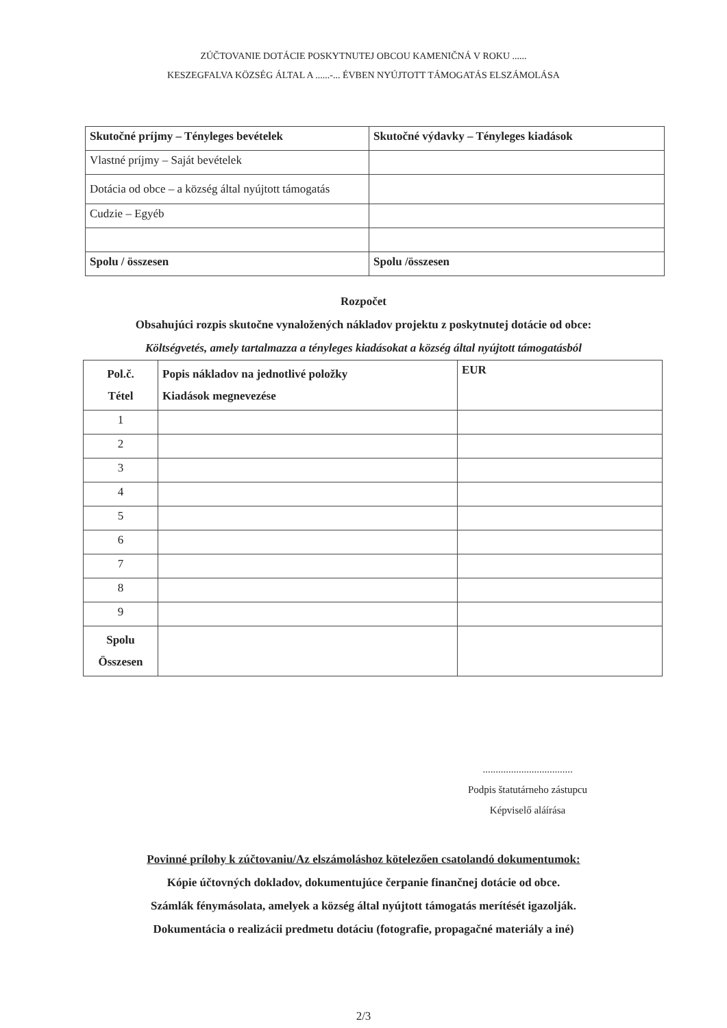ZÚČTOVANIE DOTÁCIE POSKYTNUTEJ OBCOU KAMENIČNÁ V ROKU ......
KESZEGFALVA KÖZSÉG ÁLTAL A ......-... ÉVBEN NYÚJTOTT TÁMOGATÁS ELSZÁMOLÁSA
| Skutočné príjmy – Tényleges bevételek | Skutočné výdavky – Tényleges kiadások |
| Vlastné príjmy – Saját bevételek | |
| Dotácia od obce – a község által nyújtott támogatás | |
| Cudzie – Egyéb | |
| Spolu / összesen | Spolu /összesen |
Rozpočet
Obsahujúci rozpis skutočne vynaložených nákladov projektu z poskytnutej dotácie od obce:
Költségvetés, amely tartalmazza a tényleges kiadásokat a község által nyújtott támogatásból
| Pol.č. Tétel | Popis nákladov na jednotlivé položky Kiadások megnevezése | EUR |
| 1 | | |
| 2 | | |
| 3 | | |
| 4 | | |
| 5 | | |
| 6 | | |
| 7 | | |
| 8 | | |
| 9 | | |
| Spolu Összesen | | |
...................................
Podpis štatutárneho zástupcu
Képviselő aláírása
Povinné prílohy k zúčtovaniu/Az elszámoláshoz kötelezően csatolandó dokumentumok:
Kópie účtovných dokladov, dokumentujúce čerpanie finančnej dotácie od obce.
Számlák fénymásolata, amelyek a község által nyújtott támogatás merítését igazolják.
Dokumentácia o realizácii predmetu dotáciu (fotografie, propagačné materiály a iné)
2/3